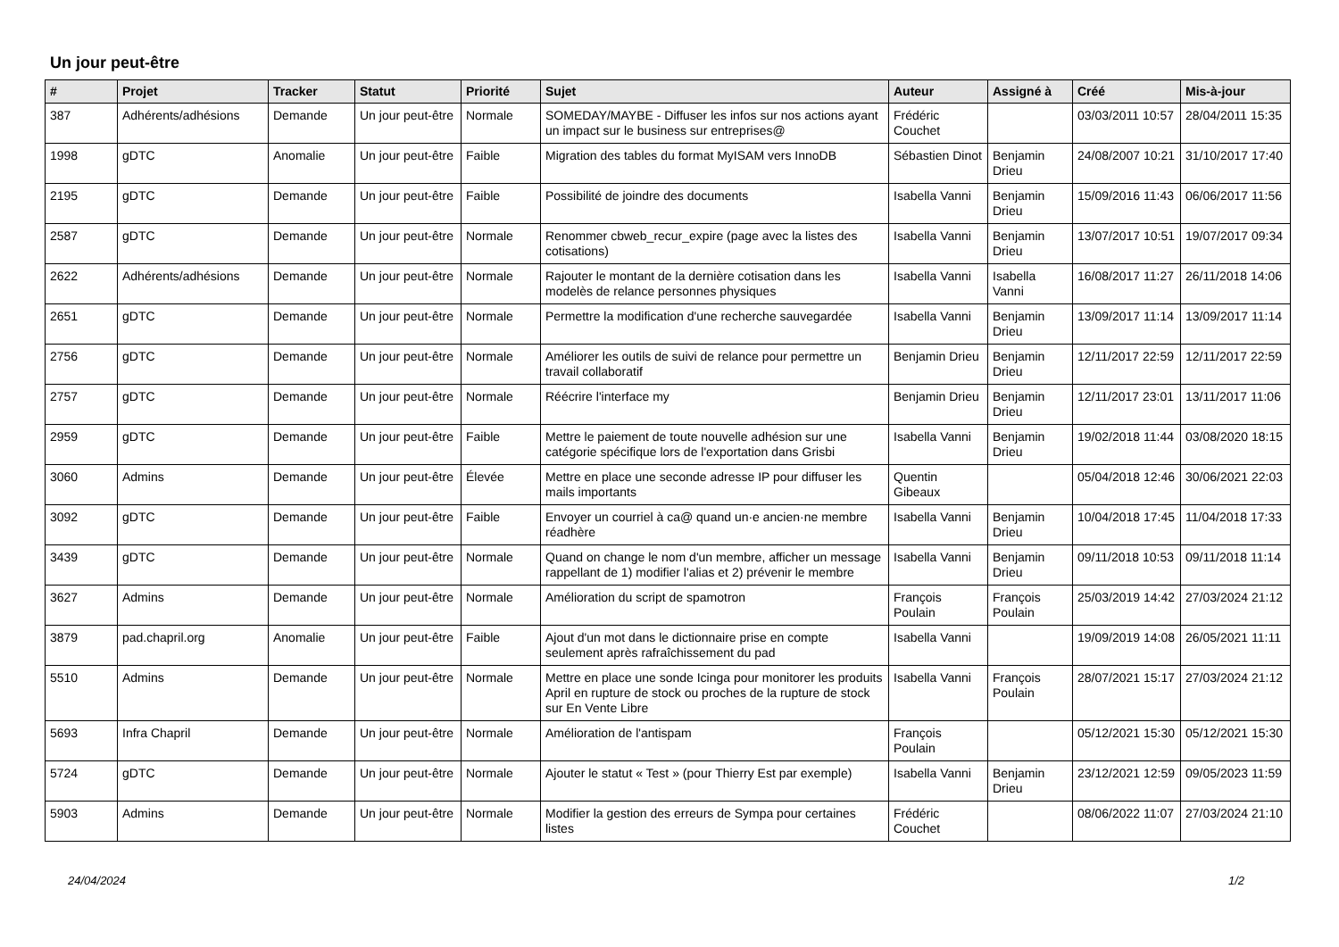Un jour peut-être
| # | Projet | Tracker | Statut | Priorité | Sujet | Auteur | Assigné à | Créé | Mis-à-jour |
| --- | --- | --- | --- | --- | --- | --- | --- | --- | --- |
| 387 | Adhérents/adhésions | Demande | Un jour peut-être | Normale | SOMEDAY/MAYBE - Diffuser les infos sur nos actions ayant un impact sur le business sur entreprises@ | Frédéric Couchet | | 03/03/2011 10:57 | 28/04/2011 15:35 |
| 1998 | gDTC | Anomalie | Un jour peut-être | Faible | Migration des tables du format MyISAM vers InnoDB | Sébastien Dinot | Benjamin Drieu | 24/08/2007 10:21 | 31/10/2017 17:40 |
| 2195 | gDTC | Demande | Un jour peut-être | Faible | Possibilité de joindre des documents | Isabella Vanni | Benjamin Drieu | 15/09/2016 11:43 | 06/06/2017 11:56 |
| 2587 | gDTC | Demande | Un jour peut-être | Normale | Renommer cbweb_recur_expire (page avec la listes des cotisations) | Isabella Vanni | Benjamin Drieu | 13/07/2017 10:51 | 19/07/2017 09:34 |
| 2622 | Adhérents/adhésions | Demande | Un jour peut-être | Normale | Rajouter le montant de la dernière cotisation dans les modelès de relance personnes physiques | Isabella Vanni | Isabella Vanni | 16/08/2017 11:27 | 26/11/2018 14:06 |
| 2651 | gDTC | Demande | Un jour peut-être | Normale | Permettre la modification d'une recherche sauvegardée | Isabella Vanni | Benjamin Drieu | 13/09/2017 11:14 | 13/09/2017 11:14 |
| 2756 | gDTC | Demande | Un jour peut-être | Normale | Améliorer les outils de suivi de relance pour permettre un travail collaboratif | Benjamin Drieu | Benjamin Drieu | 12/11/2017 22:59 | 12/11/2017 22:59 |
| 2757 | gDTC | Demande | Un jour peut-être | Normale | Réécrire l'interface my | Benjamin Drieu | Benjamin Drieu | 12/11/2017 23:01 | 13/11/2017 11:06 |
| 2959 | gDTC | Demande | Un jour peut-être | Faible | Mettre le paiement de toute nouvelle adhésion sur une catégorie spécifique lors de l'exportation dans Grisbi | Isabella Vanni | Benjamin Drieu | 19/02/2018 11:44 | 03/08/2020 18:15 |
| 3060 | Admins | Demande | Un jour peut-être | Élevée | Mettre en place une seconde adresse IP pour diffuser les mails importants | Quentin Gibeaux | | 05/04/2018 12:46 | 30/06/2021 22:03 |
| 3092 | gDTC | Demande | Un jour peut-être | Faible | Envoyer un courriel à ca@ quand un·e ancien·ne membre réadhère | Isabella Vanni | Benjamin Drieu | 10/04/2018 17:45 | 11/04/2018 17:33 |
| 3439 | gDTC | Demande | Un jour peut-être | Normale | Quand on change le nom d'un membre, afficher un message rappellant de 1) modifier l'alias et 2) prévenir le membre | Isabella Vanni | Benjamin Drieu | 09/11/2018 10:53 | 09/11/2018 11:14 |
| 3627 | Admins | Demande | Un jour peut-être | Normale | Amélioration du script de spamotron | François Poulain | François Poulain | 25/03/2019 14:42 | 27/03/2024 21:12 |
| 3879 | pad.chapril.org | Anomalie | Un jour peut-être | Faible | Ajout d'un mot dans le dictionnaire prise en compte seulement après rafraîchissement du pad | Isabella Vanni | | 19/09/2019 14:08 | 26/05/2021 11:11 |
| 5510 | Admins | Demande | Un jour peut-être | Normale | Mettre en place une sonde Icinga pour monitorer les produits April en rupture de stock ou proches de la rupture de stock sur En Vente Libre | Isabella Vanni | François Poulain | 28/07/2021 15:17 | 27/03/2024 21:12 |
| 5693 | Infra Chapril | Demande | Un jour peut-être | Normale | Amélioration de l'antispam | François Poulain | | 05/12/2021 15:30 | 05/12/2021 15:30 |
| 5724 | gDTC | Demande | Un jour peut-être | Normale | Ajouter le statut « Test » (pour Thierry Est par exemple) | Isabella Vanni | Benjamin Drieu | 23/12/2021 12:59 | 09/05/2023 11:59 |
| 5903 | Admins | Demande | Un jour peut-être | Normale | Modifier la gestion des erreurs de Sympa pour certaines listes | Frédéric Couchet | | 08/06/2022 11:07 | 27/03/2024 21:10 |
24/04/2024 1/2